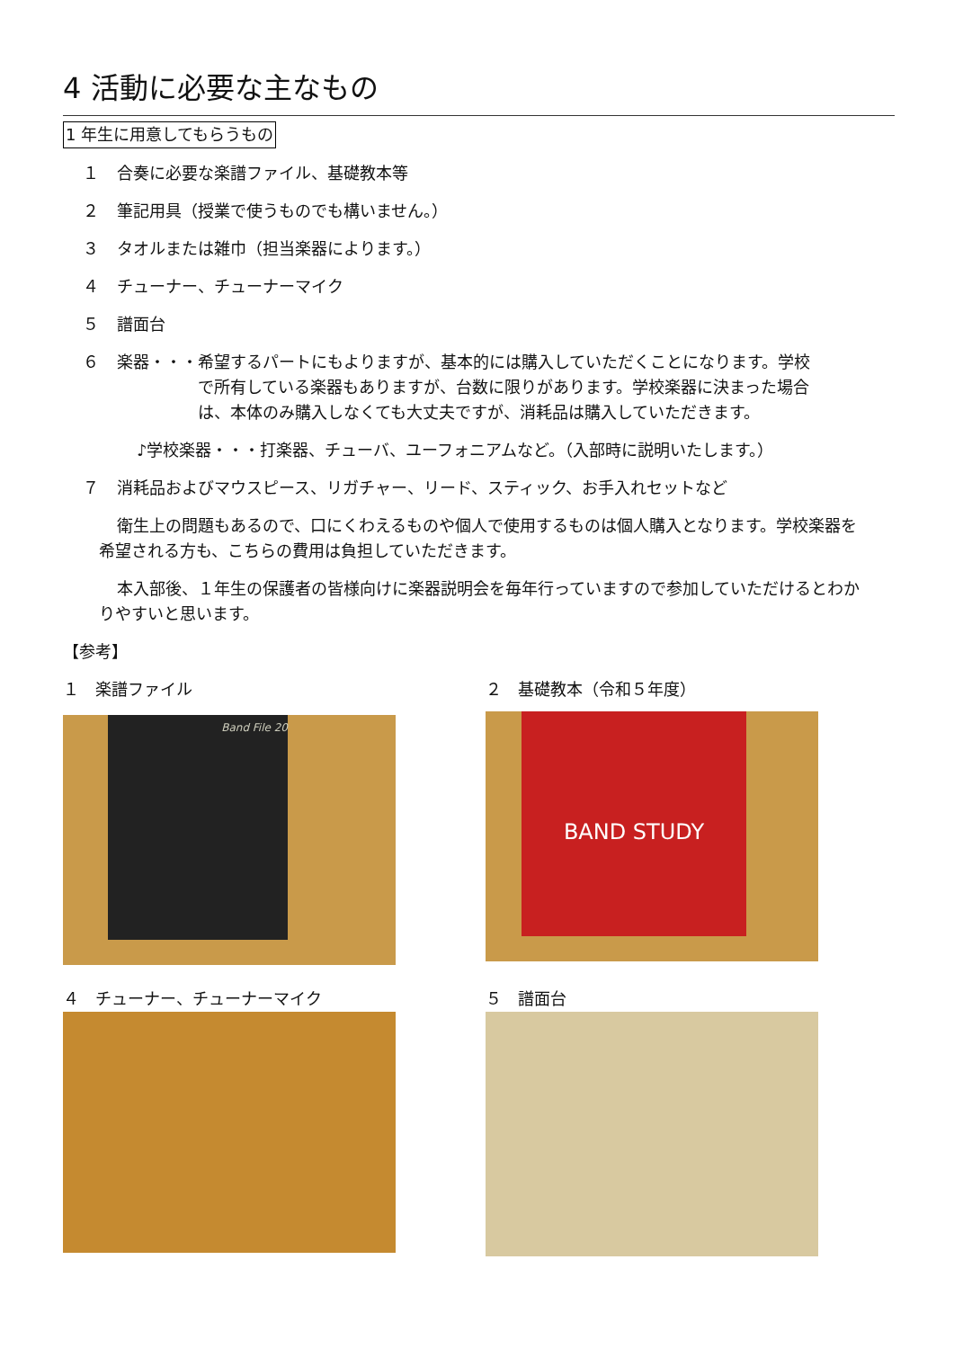4 活動に必要な主なもの
1 年生に用意してもらうもの
１ 合奏に必要な楽譜ファイル、基礎教本等
２ 筆記用具（授業で使うものでも構いません。）
３ タオルまたは雑巾（担当楽器によります。）
４ チューナー、チューナーマイク
５ 譜面台
６ 楽器・・・希望するパートにもよりますが、基本的には購入していただくことになります。学校
　　　　　で所有している楽器もありますが、台数に限りがあります。学校楽器に決まった場合
　　　　　は、本体のみ購入しなくても大丈夫ですが、消耗品は購入していただきます。
♪学校楽器・・・打楽器、チューバ、ユーフォニアムなど。（入部時に説明いたします。）
７ 消耗品およびマウスピース、リガチャー、リード、スティック、お手入れセットなど
衛生上の問題もあるので、口にくわえるものや個人で使用するものは個人購入となります。学校楽器を希望される方も、こちらの費用は負担していただきます。
本入部後、１年生の保護者の皆様向けに楽器説明会を毎年行っていますので参加していただけるとわかりやすいと思います。
【参考】
１　楽譜ファイル
Band File 20
２　基礎教本（令和５年度）
BAND STUDY
４　チューナー、チューナーマイク
５　譜面台